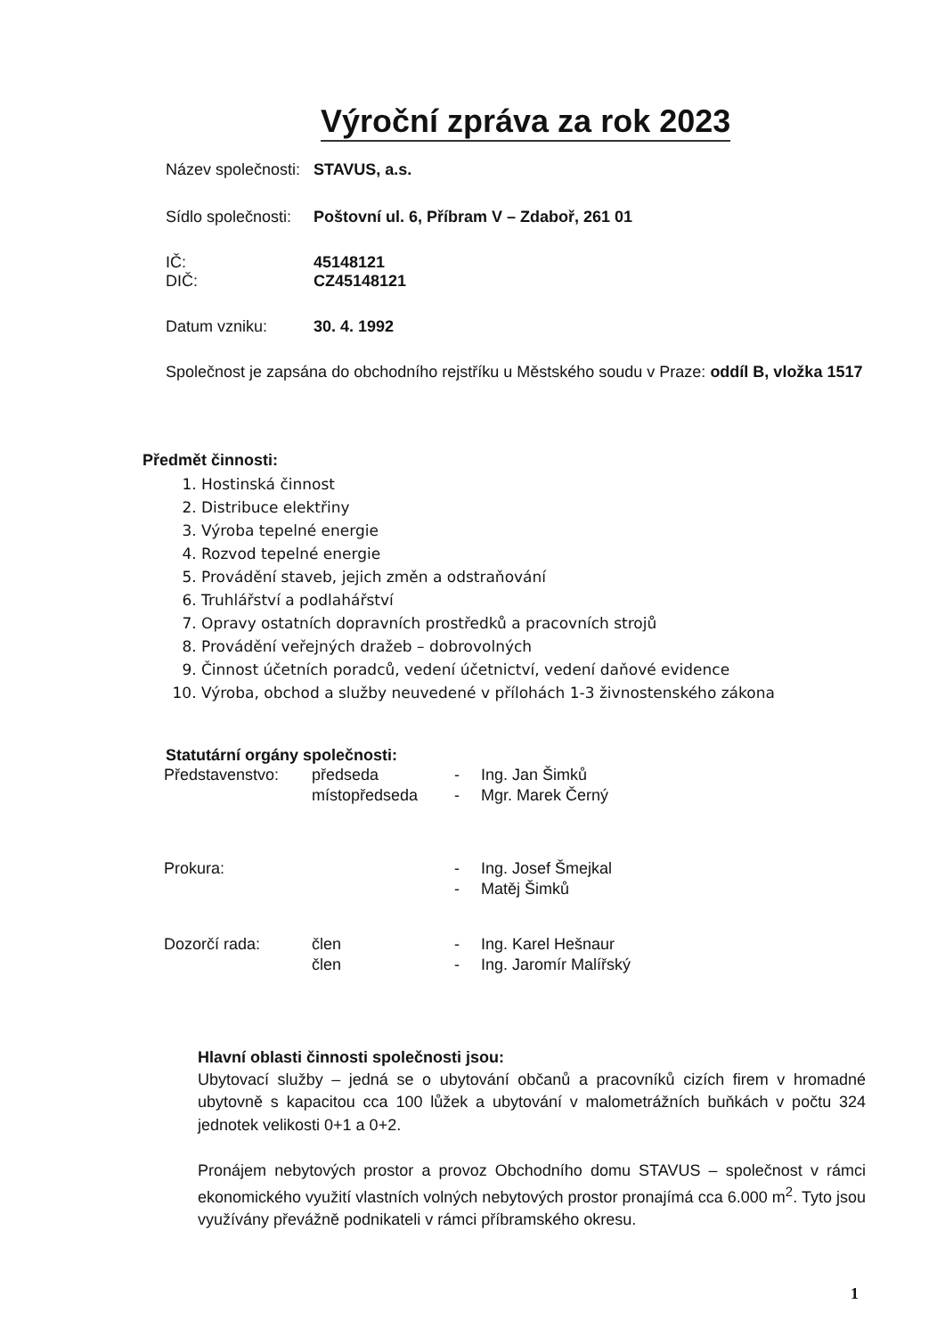Výroční zpráva za rok 2023
Název společnosti: STAVUS, a.s.
Sídlo společnosti: Poštovní ul. 6, Příbram V – Zdaboř, 261 01
IČ: 45148121
DIČ: CZ45148121
Datum vzniku: 30. 4. 1992
Společnost je zapsána do obchodního rejstříku u Městského soudu v Praze: oddíl B, vložka 1517
Předmět činnosti:
1. Hostinská činnost
2. Distribuce elektřiny
3. Výroba tepelné energie
4. Rozvod tepelné energie
5. Provádění staveb, jejich změn a odstraňování
6. Truhlářství a podlahářství
7. Opravy ostatních dopravních prostředků a pracovních strojů
8. Provádění veřejných dražeb – dobrovolných
9. Činnost účetních poradců, vedení účetnictví, vedení daňové evidence
10. Výroba, obchod a služby neuvedené v přílohách 1-3 živnostenského zákona
Statutární orgány společnosti:
| Představenstvo: | předseda | - | Ing. Jan Šimků |
| | místopředseda | - | Mgr. Marek Černý |
| Prokura: | | - | Ing. Josef Šmejkal |
| | | - | Matěj Šimků |
| Dozorčí rada: | člen | - | Ing. Karel Hešnaur |
| | člen | - | Ing. Jaromír Malířský |
Hlavní oblasti činnosti společnosti jsou:
Ubytovací služby – jedná se o ubytování občanů a pracovníků cizích firem v hromadné ubytovně s kapacitou cca 100 lůžek a ubytování v malometrážních buňkách v počtu 324 jednotek velikosti 0+1 a 0+2.
Pronájem nebytových prostor a provoz Obchodního domu STAVUS – společnost v rámci ekonomického využití vlastních volných nebytových prostor pronajímá cca 6.000 m<sup>2</sup>. Tyto jsou využívány převážně podnikateli v rámci příbramského okresu.
1